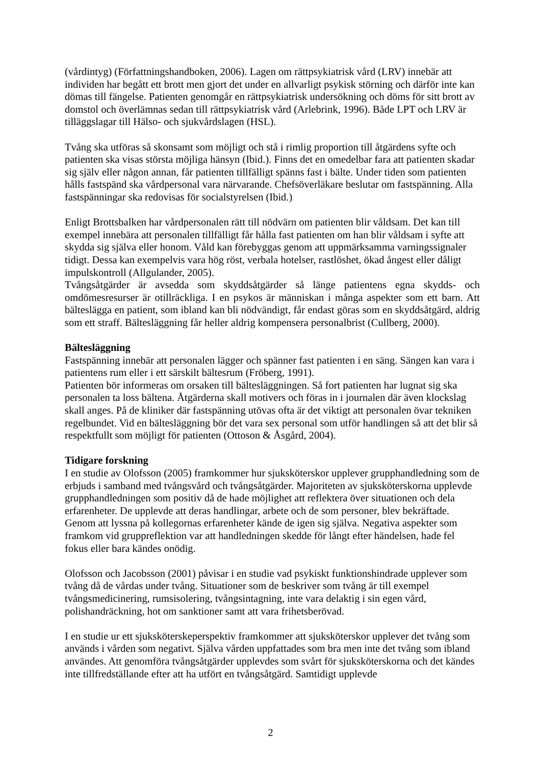(vårdintyg) (Författningshandboken, 2006). Lagen om rättpsykiatrisk vård (LRV) innebär att individen har begått ett brott men gjort det under en allvarligt psykisk störning och därför inte kan dömas till fängelse. Patienten genomgår en rättpsykiatrisk undersökning och döms för sitt brott av domstol och överlämnas sedan till rättpsykiatrisk vård (Arlebrink, 1996). Både LPT och LRV är tilläggslagar till Hälso- och sjukvårdslagen (HSL).
Tvång ska utföras så skonsamt som möjligt och stå i rimlig proportion till åtgärdens syfte och patienten ska visas största möjliga hänsyn (Ibid.). Finns det en omedelbar fara att patienten skadar sig själv eller någon annan, får patienten tillfälligt spänns fast i bälte. Under tiden som patienten hålls fastspänd ska vårdpersonal vara närvarande. Chefsöverläkare beslutar om fastspänning. Alla fastspänningar ska redovisas för socialstyrelsen (Ibid.)
Enligt Brottsbalken har vårdpersonalen rätt till nödvärn om patienten blir våldsam. Det kan till exempel innebära att personalen tillfälligt får hålla fast patienten om han blir våldsam i syfte att skydda sig själva eller honom. Våld kan förebyggas genom att uppmärksamma varningssignaler tidigt. Dessa kan exempelvis vara hög röst, verbala hotelser, rastlöshet, ökad ångest eller dåligt impulskontroll (Allgulander, 2005).
Tvångsåtgärder är avsedda som skyddsåtgärder så länge patientens egna skydds- och omdömesresurser är otillräckliga. I en psykos är människan i många aspekter som ett barn. Att bältеslägga en patient, som ibland kan bli nödvändigt, får endast göras som en skyddsåtgärd, aldrig som ett straff. Bältesläggning får heller aldrig kompensera personalbrist (Cullberg, 2000).
Bältesläggning
Fastspänning innebär att personalen lägger och spänner fast patienten i en säng. Sängen kan vara i patientens rum eller i ett särskilt bältesrum (Fröberg, 1991).
Patienten bör informeras om orsaken till bältesläggningen. Så fort patienten har lugnat sig ska personalen ta loss bältena. Åtgärderna skall motivers och föras in i journalen där även klockslag skall anges. På de kliniker där fastspänning utövas ofta är det viktigt att personalen övar tekniken regelbundet. Vid en bältesläggning bör det vara sex personal som utför handlingen så att det blir så respektfullt som möjligt för patienten (Ottoson & Åsgård, 2004).
Tidigare forskning
I en studie av Olofsson (2005) framkommer hur sjuksköterskor upplever grupphandledning som de erbjuds i samband med tvångsvård och tvångsåtgärder. Majoriteten av sjuksköterskorna upplevde grupphandledningen som positiv då de hade möjlighet att reflektera över situationen och dela erfarenheter. De upplevde att deras handlingar, arbete och de som personer, blev bekräftade. Genom att lyssna på kollegornas erfarenheter kände de igen sig själva. Negativa aspekter som framkom vid gruppreflektion var att handledningen skedde för långt efter händelsen, hade fel fokus eller bara kändes onödig.
Olofsson och Jacobsson (2001) påvisar i en studie vad psykiskt funktionshindrade upplever som tvång då de vårdas under tvång. Situationer som de beskriver som tvång är till exempel tvångsmedicinering, rumsisolering, tvångsintagning, inte vara delaktig i sin egen vård, polishandräckning, hot om sanktioner samt att vara frihetsberövad.
I en studie ur ett sjuksköterskeperspektiv framkommer att sjuksköterskor upplever det tvång som används i vården som negativt. Själva vården uppfattades som bra men inte det tvång som ibland användes. Att genomföra tvångsåtgärder upplevdes som svårt för sjuksköterskorna och det kändes inte tillfredställande efter att ha utfört en tvångsåtgärd. Samtidigt upplevde
2